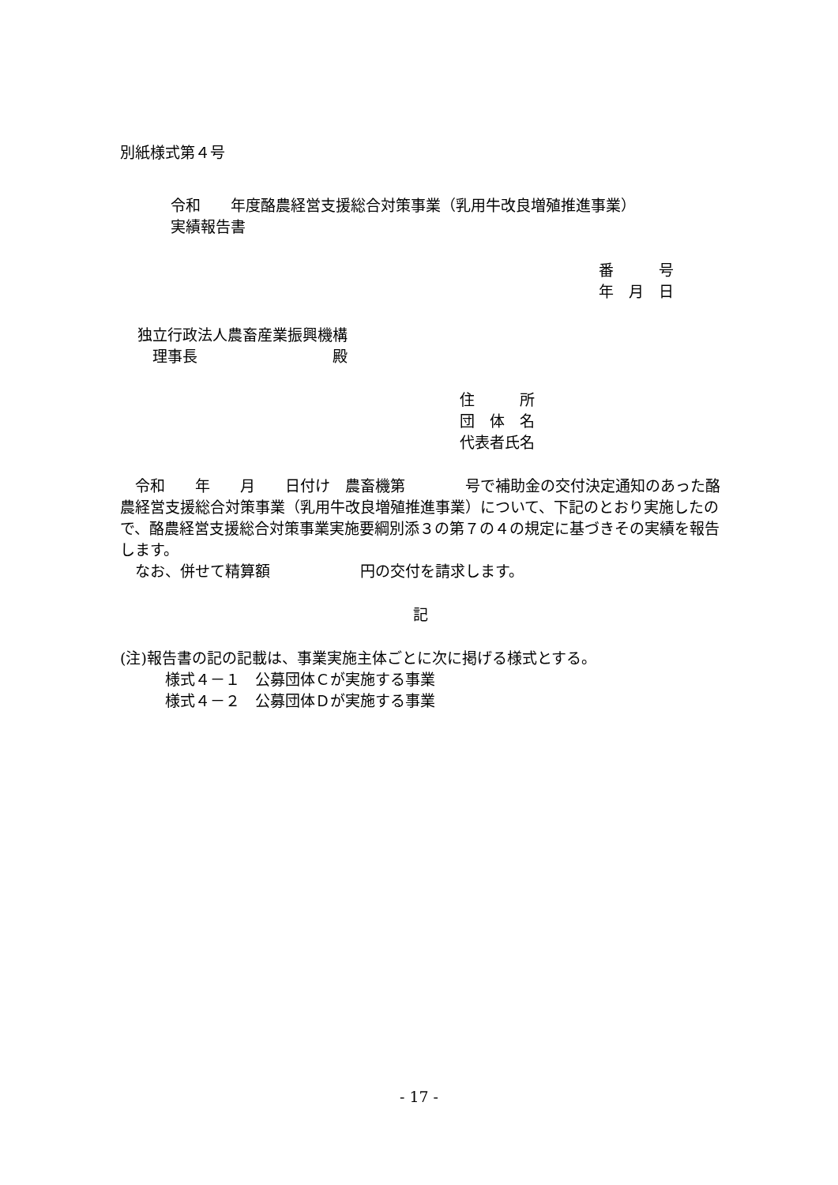別紙様式第４号
令和　　年度酪農経営支援総合対策事業（乳用牛改良増殖推進事業）
実績報告書
番　　　号
年　月　日
独立行政法人農畜産業振興機構
　理事長　　　　　　　　　殿
住　　　所
団　体　名
代表者氏名
　令和　　年　　月　　日付け　農畜機第　　　　号で補助金の交付決定通知のあった酪農経営支援総合対策事業（乳用牛改良増殖推進事業）について、下記のとおり実施したので、酪農経営支援総合対策事業実施要綱別添３の第７の４の規定に基づきその実績を報告します。
　なお、併せて精算額　　　　　　円の交付を請求します。
記
(注)報告書の記の記載は、事業実施主体ごとに次に掲げる様式とする。
　　　様式４－１　公募団体Ｃが実施する事業
　　　様式４－２　公募団体Ｄが実施する事業
- 17 -